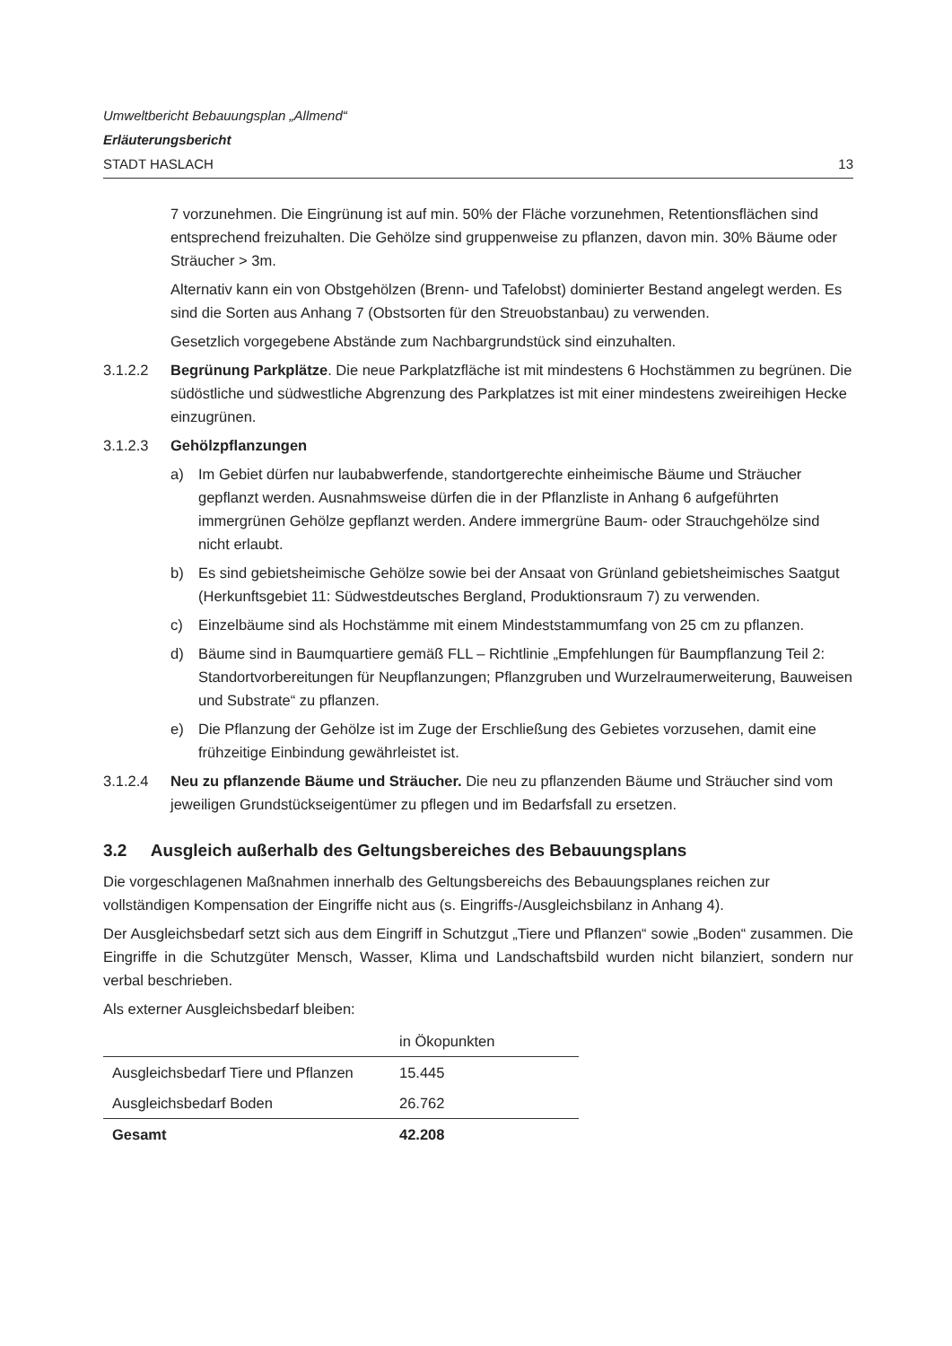Umweltbericht Bebauungsplan „Allmend“
Erläuterungsbericht
STADT HASLACH 13
7 vorzunehmen. Die Eingrünung ist auf min. 50% der Fläche vorzunehmen, Retentionsflächen sind entsprechend freizuhalten. Die Gehölze sind gruppenweise zu pflanzen, davon min. 30% Bäume oder Sträucher > 3m.
Alternativ kann ein von Obstgehölzen (Brenn- und Tafelobst) dominierter Bestand angelegt werden. Es sind die Sorten aus Anhang 7 (Obstsorten für den Streuobstanbau) zu verwenden.
Gesetzlich vorgegebene Abstände zum Nachbargrundstück sind einzuhalten.
3.1.2.2 Begrünung Parkplätze. Die neue Parkplatzfläche ist mit mindestens 6 Hochstämmen zu begrünen. Die südöstliche und südwestliche Abgrenzung des Parkplatzes ist mit einer mindestens zweireihigen Hecke einzugrünen.
3.1.2.3 Gehölzpflanzungen
a) Im Gebiet dürfen nur laubabwerfende, standortgerechte einheimische Bäume und Sträucher gepflanzt werden. Ausnahmsweise dürfen die in der Pflanzliste in Anhang 6 aufgeführten immergrünen Gehölze gepflanzt werden. Andere immergrüne Baum- oder Strauchgehölze sind nicht erlaubt.
b) Es sind gebietsheimische Gehölze sowie bei der Ansaat von Grünland gebietsheimisches Saatgut (Herkunftsgebiet 11: Südwestdeutsches Bergland, Produktionsraum 7) zu verwenden.
c) Einzelbäume sind als Hochstämme mit einem Mindeststammumfang von 25 cm zu pflanzen.
d) Bäume sind in Baumquartiere gemäß FLL – Richtlinie „Empfehlungen für Baumpflanzung Teil 2: Standortvorbereitungen für Neupflanzungen; Pflanzgruben und Wurzelraumerweiterung, Bauweisen und Substrate“ zu pflanzen.
e) Die Pflanzung der Gehölze ist im Zuge der Erschließung des Gebietes vorzusehen, damit eine frühzeitige Einbindung gewährleistet ist.
3.1.2.4 Neu zu pflanzende Bäume und Sträucher. Die neu zu pflanzenden Bäume und Sträucher sind vom jeweiligen Grundstückseigentümer zu pflegen und im Bedarfsfall zu ersetzen.
3.2 Ausgleich außerhalb des Geltungsbereiches des Bebauungsplans
Die vorgeschlagenen Maßnahmen innerhalb des Geltungsbereichs des Bebauungsplanes reichen zur vollständigen Kompensation der Eingriffe nicht aus (s. Eingriffs-/Ausgleichsbilanz in Anhang 4).
Der Ausgleichsbedarf setzt sich aus dem Eingriff in Schutzgut „Tiere und Pflanzen“ sowie „Boden“ zusammen. Die Eingriffe in die Schutzgüter Mensch, Wasser, Klima und Landschaftsbild wurden nicht bilanziert, sondern nur verbal beschrieben.
Als externer Ausgleichsbedarf bleiben:
| | in Ökopunkten |
| Ausgleichsbedarf Tiere und Pflanzen | 15.445 |
| Ausgleichsbedarf Boden | 26.762 |
| Gesamt | 42.208 |